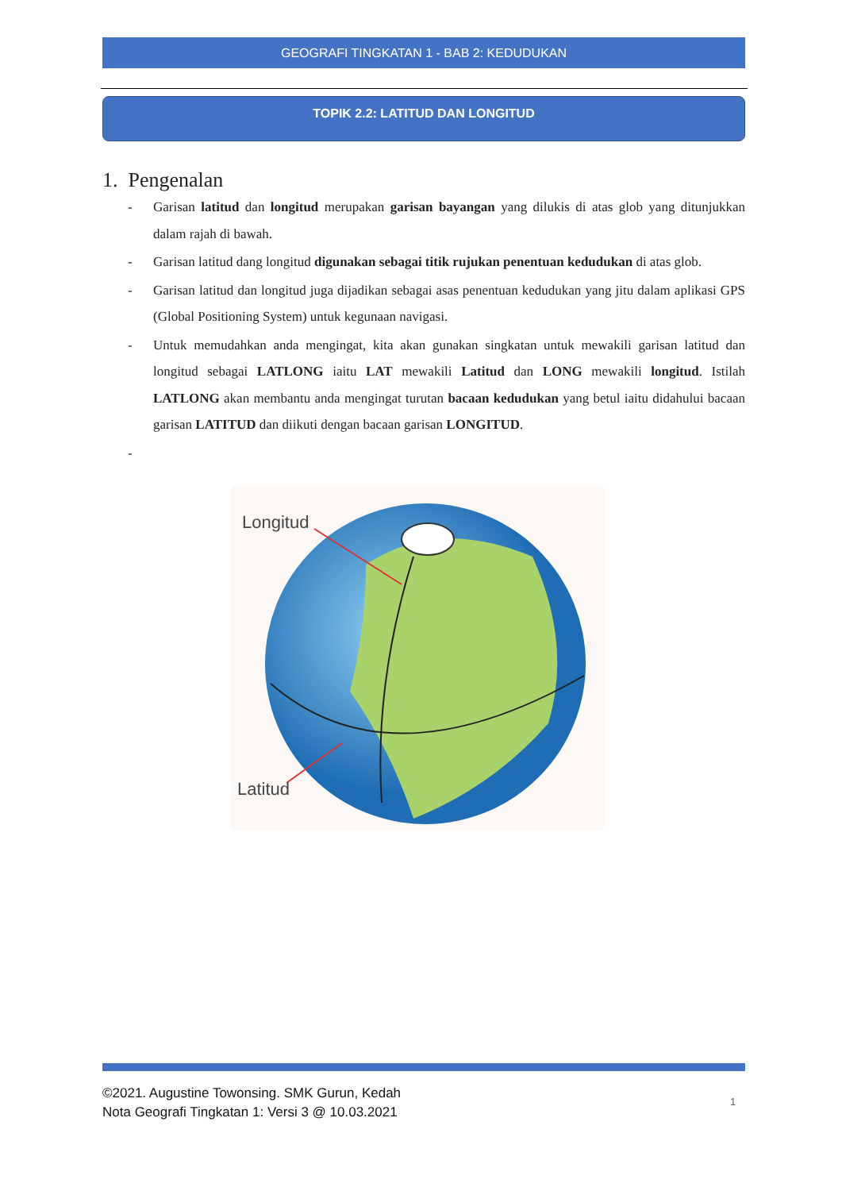GEOGRAFI TINGKATAN 1 - BAB 2: KEDUDUKAN
TOPIK 2.2: LATITUD DAN LONGITUD
1. Pengenalan
- Garisan latitud dan longitud merupakan garisan bayangan yang dilukis di atas glob yang ditunjukkan dalam rajah di bawah.
- Garisan latitud dang longitud digunakan sebagai titik rujukan penentuan kedudukan di atas glob.
- Garisan latitud dan longitud juga dijadikan sebagai asas penentuan kedudukan yang jitu dalam aplikasi GPS (Global Positioning System) untuk kegunaan navigasi.
- Untuk memudahkan anda mengingat, kita akan gunakan singkatan untuk mewakili garisan latitud dan longitud sebagai LATLONG iaitu LAT mewakili Latitud dan LONG mewakili longitud. Istilah LATLONG akan membantu anda mengingat turutan bacaan kedudukan yang betul iaitu didahului bacaan garisan LATITUD dan diikuti dengan bacaan garisan LONGITUD.
-
Longitud
Latitud
©2021. Augustine Towonsing. SMK Gurun, Kedah
Nota Geografi Tingkatan 1: Versi 3 @ 10.03.2021
1